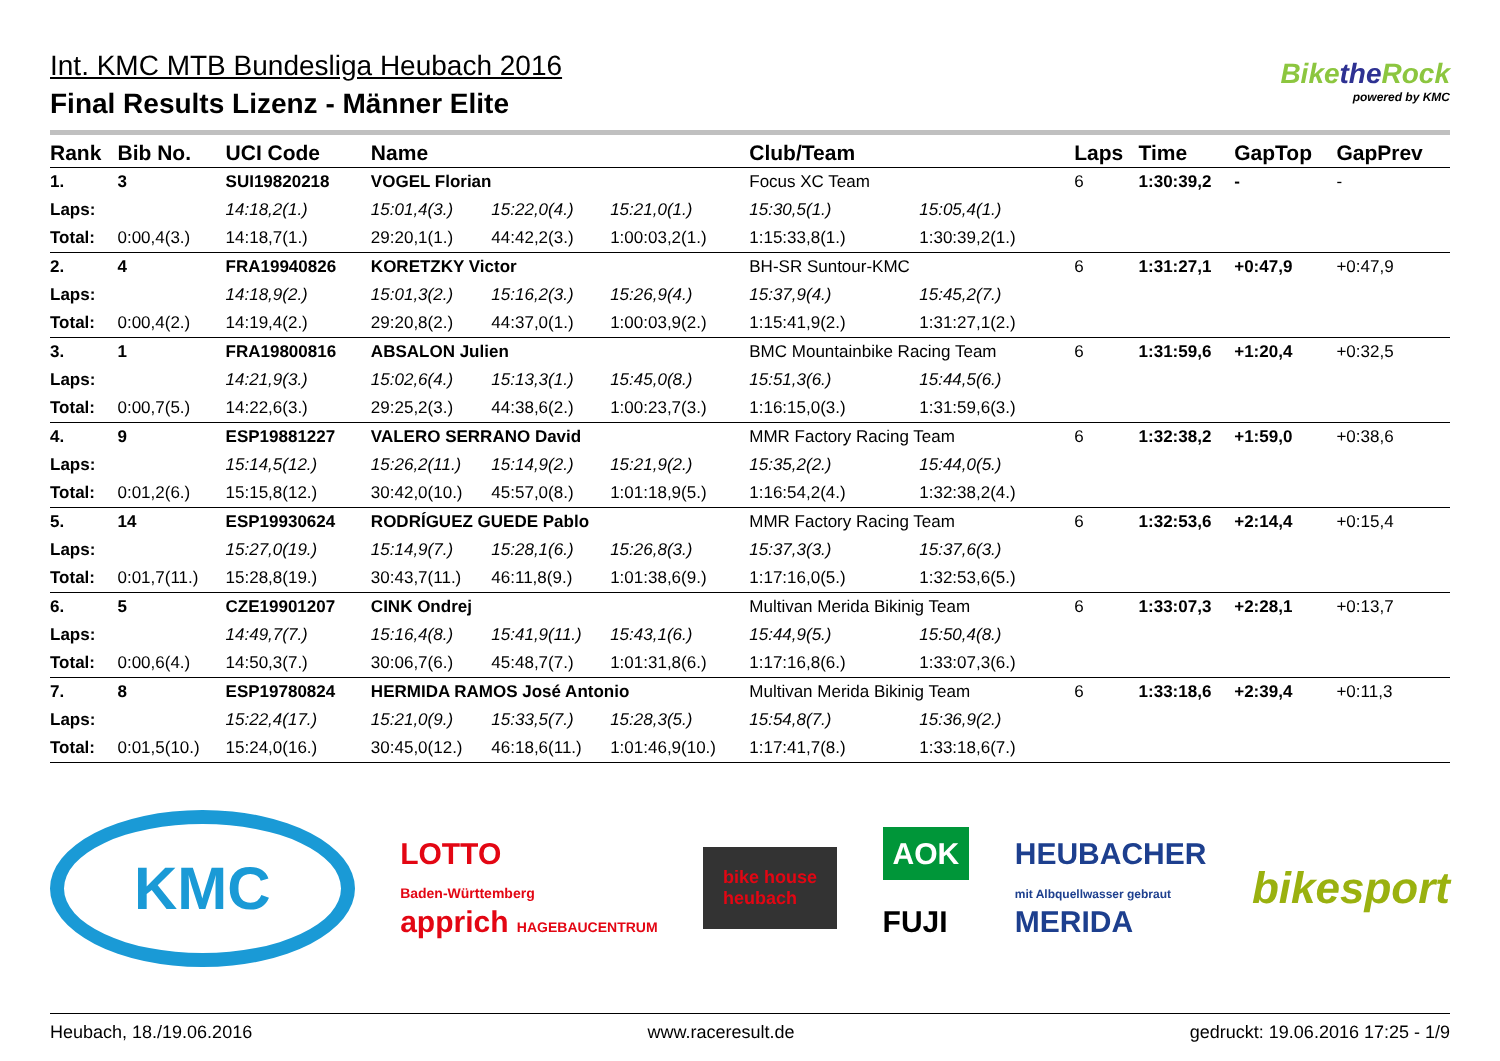Int. KMC MTB Bundesliga Heubach 2016
Final Results Lizenz - Männer Elite
Bikethe Rock
powered by KMC
| Rank | Bib No. | UCI Code | Name | | | Club/Team | | Laps | Time | GapTop | GapPrev |
| --- | --- | --- | --- | --- | --- | --- | --- | --- | --- | --- | --- |
| 1. | 3 | SUI19820218 | VOGEL Florian | | | Focus XC Team | | 6 | 1:30:39,2 | - | - |
| Laps: | | 14:18,2(1.) | 15:01,4(3.) | 15:22,0(4.) | 15:21,0(1.) | 15:30,5(1.) | 15:05,4(1.) | | | | |
| Total: | 0:00,4(3.) | 14:18,7(1.) | 29:20,1(1.) | 44:42,2(3.) | 1:00:03,2(1.) | 1:15:33,8(1.) | 1:30:39,2(1.) | | | | |
| 2. | 4 | FRA19940826 | KORETZKY Victor | | | BH-SR Suntour-KMC | | 6 | 1:31:27,1 | +0:47,9 | +0:47,9 |
| Laps: | | 14:18,9(2.) | 15:01,3(2.) | 15:16,2(3.) | 15:26,9(4.) | 15:37,9(4.) | 15:45,2(7.) | | | | |
| Total: | 0:00,4(2.) | 14:19,4(2.) | 29:20,8(2.) | 44:37,0(1.) | 1:00:03,9(2.) | 1:15:41,9(2.) | 1:31:27,1(2.) | | | | |
| 3. | 1 | FRA19800816 | ABSALON Julien | | | BMC Mountainbike Racing Team | | 6 | 1:31:59,6 | +1:20,4 | +0:32,5 |
| Laps: | | 14:21,9(3.) | 15:02,6(4.) | 15:13,3(1.) | 15:45,0(8.) | 15:51,3(6.) | 15:44,5(6.) | | | | |
| Total: | 0:00,7(5.) | 14:22,6(3.) | 29:25,2(3.) | 44:38,6(2.) | 1:00:23,7(3.) | 1:16:15,0(3.) | 1:31:59,6(3.) | | | | |
| 4. | 9 | ESP19881227 | VALERO SERRANO David | | | MMR Factory Racing Team | | 6 | 1:32:38,2 | +1:59,0 | +0:38,6 |
| Laps: | | 15:14,5(12.) | 15:26,2(11.) | 15:14,9(2.) | 15:21,9(2.) | 15:35,2(2.) | 15:44,0(5.) | | | | |
| Total: | 0:01,2(6.) | 15:15,8(12.) | 30:42,0(10.) | 45:57,0(8.) | 1:01:18,9(5.) | 1:16:54,2(4.) | 1:32:38,2(4.) | | | | |
| 5. | 14 | ESP19930624 | RODRÍGUEZ GUEDE Pablo | | | MMR Factory Racing Team | | 6 | 1:32:53,6 | +2:14,4 | +0:15,4 |
| Laps: | | 15:27,0(19.) | 15:14,9(7.) | 15:28,1(6.) | 15:26,8(3.) | 15:37,3(3.) | 15:37,6(3.) | | | | |
| Total: | 0:01,7(11.) | 15:28,8(19.) | 30:43,7(11.) | 46:11,8(9.) | 1:01:38,6(9.) | 1:17:16,0(5.) | 1:32:53,6(5.) | | | | |
| 6. | 5 | CZE19901207 | CINK Ondrej | | | Multivan Merida Bikinig Team | | 6 | 1:33:07,3 | +2:28,1 | +0:13,7 |
| Laps: | | 14:49,7(7.) | 15:16,4(8.) | 15:41,9(11.) | 15:43,1(6.) | 15:44,9(5.) | 15:50,4(8.) | | | | |
| Total: | 0:00,6(4.) | 14:50,3(7.) | 30:06,7(6.) | 45:48,7(7.) | 1:01:31,8(6.) | 1:17:16,8(6.) | 1:33:07,3(6.) | | | | |
| 7. | 8 | ESP19780824 | HERMIDA RAMOS José Antonio | | | Multivan Merida Bikinig Team | | 6 | 1:33:18,6 | +2:39,4 | +0:11,3 |
| Laps: | | 15:22,4(17.) | 15:21,0(9.) | 15:33,5(7.) | 15:28,3(5.) | 15:54,8(7.) | 15:36,9(2.) | | | | |
| Total: | 0:01,5(10.) | 15:24,0(16.) | 30:45,0(12.) | 46:18,6(11.) | 1:01:46,9(10.) | 1:17:41,7(8.) | 1:33:18,6(7.) | | | | |
KMC
LOTTO
Baden-Württemberg
apprich HAGEBAUCENTRUM
bike house
heubach
AOK
FUJI
HEUBACHER
mit Albquellwasser gebraut
MERIDA
bikesport
Heubach, 18./19.06.2016 www.raceresult.de gedruckt: 19.06.2016 17:25 - 1/9